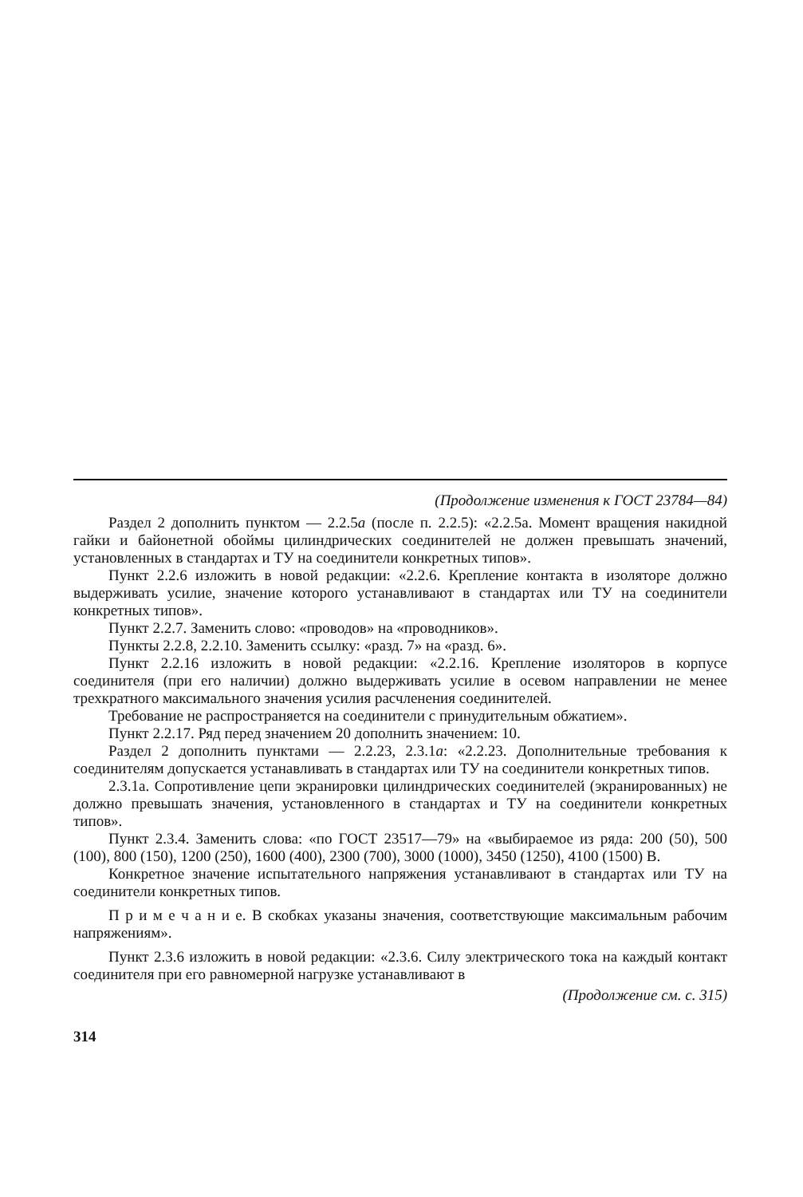(Продолжение изменения к ГОСТ 23784—84)
Раздел 2 дополнить пунктом — 2.2.5а (после п. 2.2.5): «2.2.5а. Момент вращения накидной гайки и байонетной обоймы цилиндрических соединителей не должен превышать значений, установленных в стандартах и ТУ на соединители конкретных типов».
Пункт 2.2.6 изложить в новой редакции: «2.2.6. Крепление контакта в изоляторе должно выдерживать усилие, значение которого устанавливают в стандартах или ТУ на соединители конкретных типов».
Пункт 2.2.7. Заменить слово: «проводов» на «проводников».
Пункты 2.2.8, 2.2.10. Заменить ссылку: «разд. 7» на «разд. 6».
Пункт 2.2.16 изложить в новой редакции: «2.2.16. Крепление изоляторов в корпусе соединителя (при его наличии) должно выдерживать усилие в осевом направлении не менее трехкратного максимального значения усилия расчленения соединителей.
Требование не распространяется на соединители с принудительным обжатием».
Пункт 2.2.17. Ряд перед значением 20 дополнить значением: 10.
Раздел 2 дополнить пунктами — 2.2.23, 2.3.1а: «2.2.23. Дополнительные требования к соединителям допускается устанавливать в стандартах или ТУ на соединители конкретных типов.
2.3.1а. Сопротивление цепи экранировки цилиндрических соединителей (экранированных) не должно превышать значения, установленного в стандартах и ТУ на соединители конкретных типов».
Пункт 2.3.4. Заменить слова: «по ГОСТ 23517—79» на «выбираемое из ряда: 200 (50), 500 (100), 800 (150), 1200 (250), 1600 (400), 2300 (700), 3000 (1000), 3450 (1250), 4100 (1500) В.
Конкретное значение испытательного напряжения устанавливают в стандартах или ТУ на соединители конкретных типов.
П р и м е ч а н и е. В скобках указаны значения, соответствующие максимальным рабочим напряжениям».
Пункт 2.3.6 изложить в новой редакции: «2.3.6. Силу электрического тока на каждый контакт соединителя при его равномерной нагрузке устанавливают в
(Продолжение см. с. 315)
314